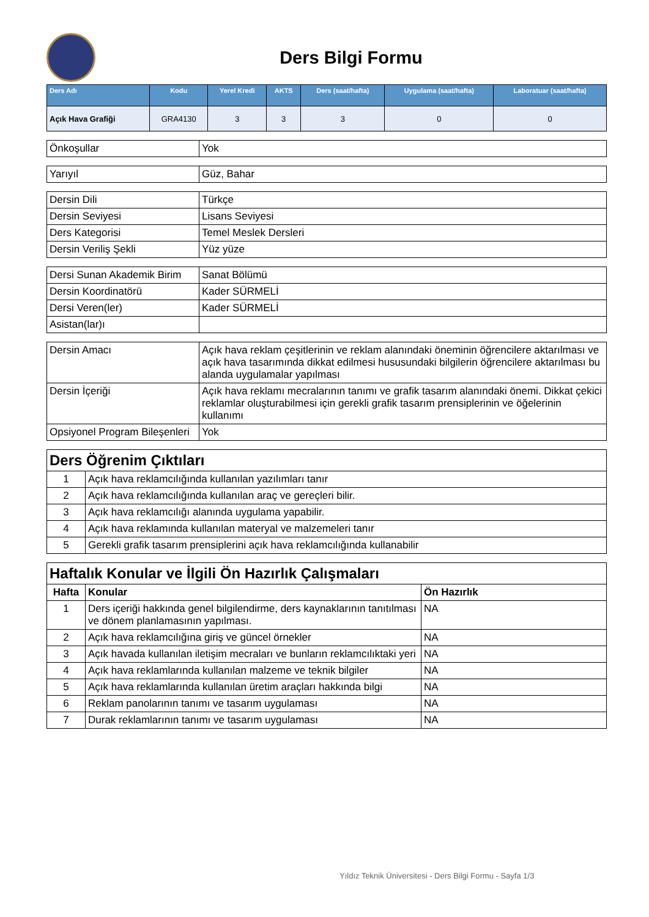Ders Bilgi Formu
| Ders Adı | Kodu | Yerel Kredi | AKTS | Ders (saat/hafta) | Uygulama (saat/hafta) | Laboratuar (saat/hafta) |
| --- | --- | --- | --- | --- | --- | --- |
| Açık Hava Grafiği | GRA4130 | 3 | 3 | 3 | 0 | 0 |
| Önkoşullar | Yok |
| Yarıyıl | Güz, Bahar |
| Dersin Dili | Türkçe |
| Dersin Seviyesi | Lisans Seviyesi |
| Ders Kategorisi | Temel Meslek Dersleri |
| Dersin Veriliş Şekli | Yüz yüze |
| Dersi Sunan Akademik Birim | Sanat Bölümü |
| Dersin Koordinatörü | Kader SÜRMELİ |
| Dersi Veren(ler) | Kader SÜRMELİ |
| Asistan(lar)ı | |
| Dersin Amacı | Açık hava reklam çeşitlerinin ve reklam alanındaki öneminin öğrencilere aktarılması ve açık hava tasarımında dikkat edilmesi hususundaki bilgilerin öğrencilere aktarılması bu alanda uygulamalar yapılması |
| Dersin İçeriği | Açık hava reklamı mecralarının tanımı ve grafik tasarım alanındaki önemi. Dikkat çekici reklamlar oluşturabilmesi için gerekli grafik tasarım prensiplerinin ve öğelerinin kullanımı |
| Opsiyonel Program Bileşenleri | Yok |
| Ders Öğrenim Çıktıları | |
| 1 | Açık hava reklamcılığında kullanılan yazılımları tanır |
| 2 | Açık hava reklamcılığında kullanılan araç ve gereçleri bilir. |
| 3 | Açık hava reklamcılığı alanında uygulama yapabilir. |
| 4 | Açık hava reklamında kullanılan materyal ve malzemeleri tanır |
| 5 | Gerekli grafik tasarım prensiplerini açık hava reklamcılığında kullanabilir |
| Haftalık Konular ve İlgili Ön Hazırlık Çalışmaları | | |
| Hafta | Konular | Ön Hazırlık |
| 1 | Ders içeriği hakkında genel bilgilendirme, ders kaynaklarının tanıtılması ve dönem planlamasının yapılması. | NA |
| 2 | Açık hava reklamcılığına giriş ve güncel örnekler | NA |
| 3 | Açık havada kullanılan iletişim mecraları ve bunların reklamcılıktaki yeri | NA |
| 4 | Açık hava reklamlarında kullanılan malzeme ve teknik bilgiler | NA |
| 5 | Açık hava reklamlarında kullanılan üretim araçları hakkında bilgi | NA |
| 6 | Reklam panolarının tanımı ve tasarım uygulaması | NA |
| 7 | Durak reklamlarının tanımı ve tasarım uygulaması | NA |
Yıldız Teknik Üniversitesi - Ders Bilgi Formu - Sayfa 1/3